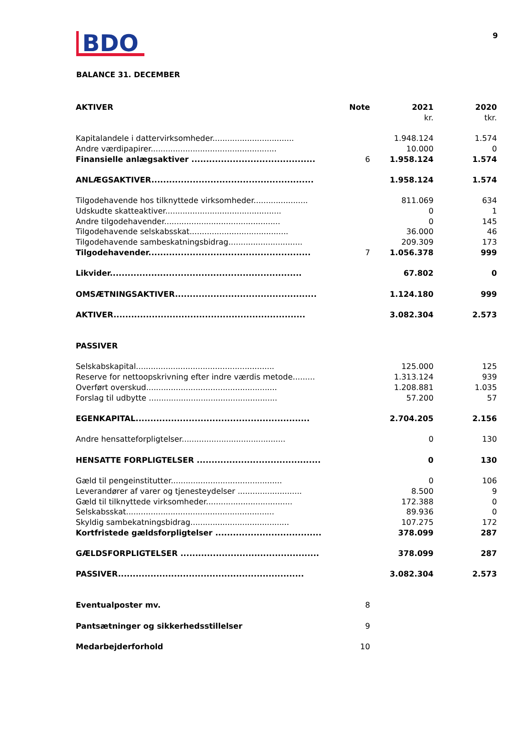9
BDO
BALANCE 31. DECEMBER
| AKTIVER | Note | 2021 | 2020 |
| --- | --- | --- | --- |
| | | kr. | tkr. |
| Kapitalandele i dattervirksomheder................................. | | 1.948.124 | 1.574 |
| Andre værdipapirer................................................... | | 10.000 | 0 |
| Finansielle anlægsaktiver .......................................... | 6 | 1.958.124 | 1.574 |
| ANLÆGSAKTIVER....................................................... | | 1.958.124 | 1.574 |
| Tilgodehavende hos tilknyttede virksomheder...................... | | 811.069 | 634 |
| Udskudte skatteaktiver............................................... | | 0 | 1 |
| Andre tilgodehavender............................................... | | 0 | 145 |
| Tilgodehavende selskabsskat........................................ | | 36.000 | 46 |
| Tilgodehavende sambeskatningsbidrag.............................. | | 209.309 | 173 |
| Tilgodehavender....................................................... | 7 | 1.056.378 | 999 |
| Likvider................................................................. | | 67.802 | 0 |
| OMSÆTNINGSAKTIVER................................................ | | 1.124.180 | 999 |
| AKTIVER................................................................. | | 3.082.304 | 2.573 |
| PASSIVER | | | |
| Selskabskapital........................................................ | | 125.000 | 125 |
| Reserve for nettoopskrivning efter indre værdis metode......... | | 1.313.124 | 939 |
| Overført overskud..................................................... | | 1.208.881 | 1.035 |
| Forslag til udbytte .................................................... | | 57.200 | 57 |
| EGENKAPITAL........................................................... | | 2.704.205 | 2.156 |
| Andre hensatteforpligtelser.......................................... | | 0 | 130 |
| HENSATTE FORPLIGTELSER .......................................... | | 0 | 130 |
| Gæld til pengeinstitutter............................................. | | 0 | 106 |
| Leverandører af varer og tjenesteydelser .......................... | | 8.500 | 9 |
| Gæld til tilknyttede virksomheder................................... | | 172.388 | 0 |
| Selskabsskat............................................................ | | 89.936 | 0 |
| Skyldig sambekatningsbidrag........................................ | | 107.275 | 172 |
| Kortfristede gældsforpligtelser .................................... | | 378.099 | 287 |
| GÆLDSFORPLIGTELSER ............................................... | | 378.099 | 287 |
| PASSIVER............................................................... | | 3.082.304 | 2.573 |
| Eventualposter mv. | 8 | | |
| Pantsætninger og sikkerhedsstillelser | 9 | | |
| Medarbejderforhold | 10 | | |